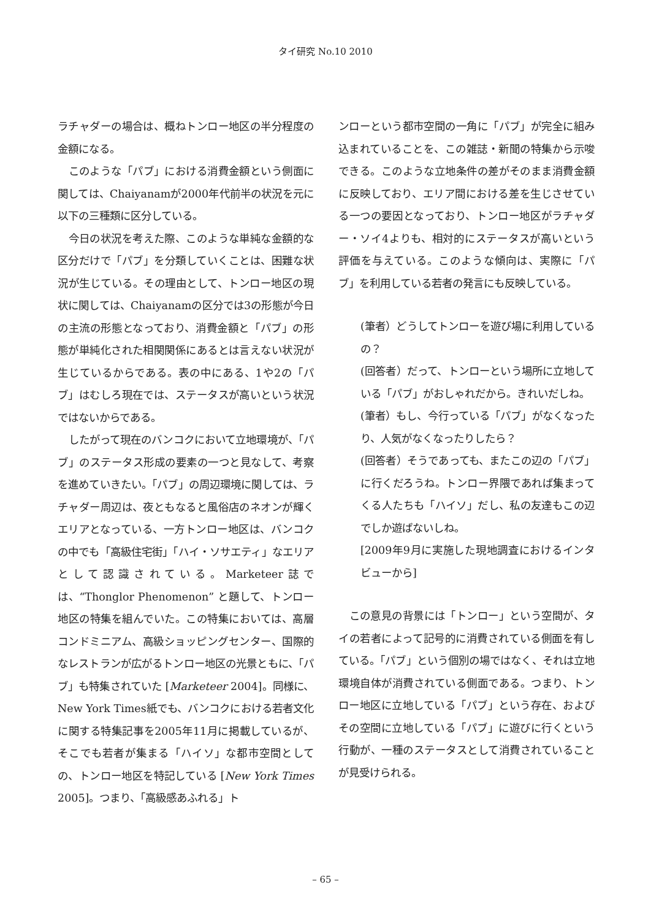タイ研究 No.10 2010
ラチャダーの場合は、概ねトンロー地区の半分程度の金額になる。
このような「パブ」における消費金額という側面に関しては、Chaiyanamが2000年代前半の状況を元に以下の三種類に区分している。
今日の状況を考えた際、このような単純な金額的な区分だけで「パブ」を分類していくことは、困難な状況が生じている。その理由として、トンロー地区の現状に関しては、Chaiyanamの区分では3の形態が今日の主流の形態となっており、消費金額と「パブ」の形態が単純化された相関関係にあるとは言えない状況が生じているからである。表の中にある、1や2の「パブ」はむしろ現在では、ステータスが高いという状況ではないからである。
したがって現在のバンコクにおいて立地環境が、「パブ」のステータス形成の要素の一つと見なして、考察を進めていきたい。「パブ」の周辺環境に関しては、ラチャダー周辺は、夜ともなると風俗店のネオンが輝くエリアとなっている、一方トンロー地区は、バンコクの中でも「高級住宅街」「ハイ・ソサエティ」なエリアとして認識されている。Marketeer誌では、“Thonglor Phenomenon” と題して、トンロー地区の特集を組んでいた。この特集においては、高層コンドミニアム、高級ショッピングセンター、国際的なレストランが広がるトンロー地区の光景ともに、「パブ」も特集されていた [Marketeer 2004]。同様に、New York Times紙でも、バンコクにおける若者文化に関する特集記事を2005年11月に掲載しているが、そこでも若者が集まる「ハイソ」な都市空間としての、トンロー地区を特記している [New York Times 2005]。つまり、「高級感あふれる」ト
ンローという都市空間の一角に「パブ」が完全に組み込まれていることを、この雑誌・新聞の特集から示唆できる。このような立地条件の差がそのまま消費金額に反映しており、エリア間における差を生じさせている一つの要因となっており、トンロー地区がラチャダー・ソイ4よりも、相対的にステータスが高いという評価を与えている。このような傾向は、実際に「パブ」を利用している若者の発言にも反映している。
(筆者）どうしてトンローを遊び場に利用しているの？
(回答者）だって、トンローという場所に立地している「パブ」がおしゃれだから。きれいだしね。
(筆者）もし、今行っている「パブ」がなくなったり、人気がなくなったりしたら？
(回答者）そうであっても、またこの辺の「パブ」に行くだろうね。トンロー界隈であれば集まってくる人たちも「ハイソ」だし、私の友達もこの辺でしか遊ばないしね。
[2009年9月に実施した現地調査におけるインタビューから]
この意見の背景には「トンロー」という空間が、タイの若者によって記号的に消費されている側面を有している。「パブ」という個別の場ではなく、それは立地環境自体が消費されている側面である。つまり、トンロー地区に立地している「パブ」という存在、およびその空間に立地している「パブ」に遊びに行くという行動が、一種のステータスとして消費されていることが見受けられる。
– 65 –